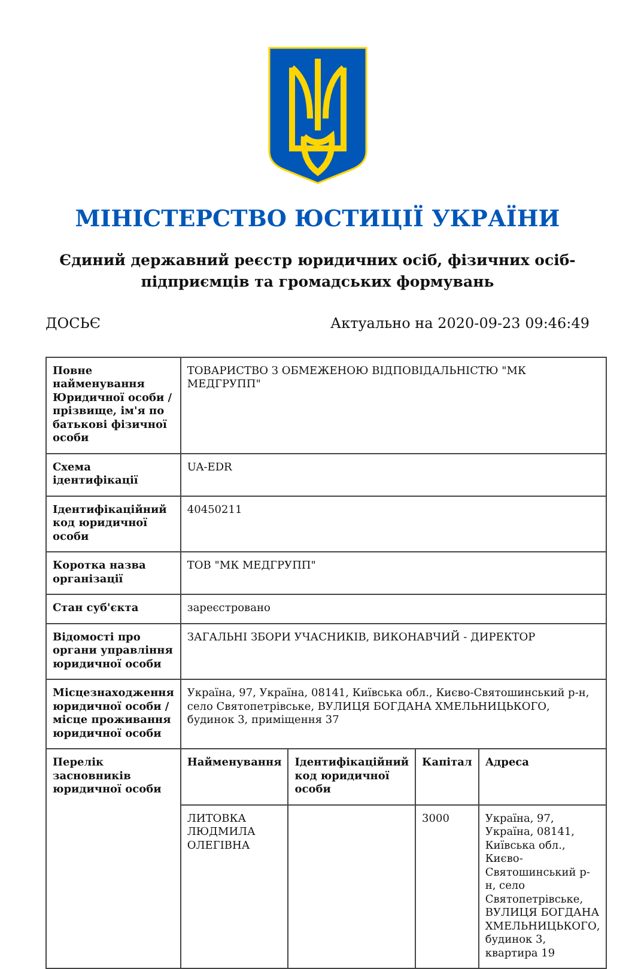МІНІСТЕРСТВО ЮСТИЦІЇ УКРАЇНИ
Єдиний державний реєстр юридичних осіб, фізичних осіб-підприємців та громадських формувань
ДОСЬЄ Актуально на 2020-09-23 09:46:49
| Повне найменування Юридичної особи / прізвище, ім'я по батькові фізичної особи | ТОВАРИСТВО З ОБМЕЖЕНОЮ ВІДПОВІДАЛЬНІСТЮ "МК МЕДГРУПП" | | | |
| Схема ідентифікації | UA-EDR | | | |
| Ідентифікаційний код юридичної особи | 40450211 | | | |
| Коротка назва організації | ТОВ "МК МЕДГРУПП" | | | |
| Стан суб'єкта | зареєстровано | | | |
| Відомості про органи управління юридичної особи | ЗАГАЛЬНІ ЗБОРИ УЧАСНИКІВ, ВИКОНАВЧИЙ - ДИРЕКТОР | | | |
| Місцезнаходження юридичної особи / місце проживання юридичної особи | Україна, 97, Україна, 08141, Київська обл., Києво-Святошинський р-н, село Святопетрівське, ВУЛИЦЯ БОГДАНА ХМЕЛЬНИЦЬКОГО, будинок 3, приміщення 37 | | | |
| Перелік засновників юридичної особи | Найменування | Ідентифікаційний код юридичної особи | Капітал | Адреса |
| | ЛИТОВКА ЛЮДМИЛА ОЛЕГІВНА | | 3000 | Україна, 97, Україна, 08141, Київська обл., Києво-Святошинський р-н, село Святопетрівське, ВУЛИЦЯ БОГДАНА ХМЕЛЬНИЦЬКОГО, будинок 3, квартира 19 |